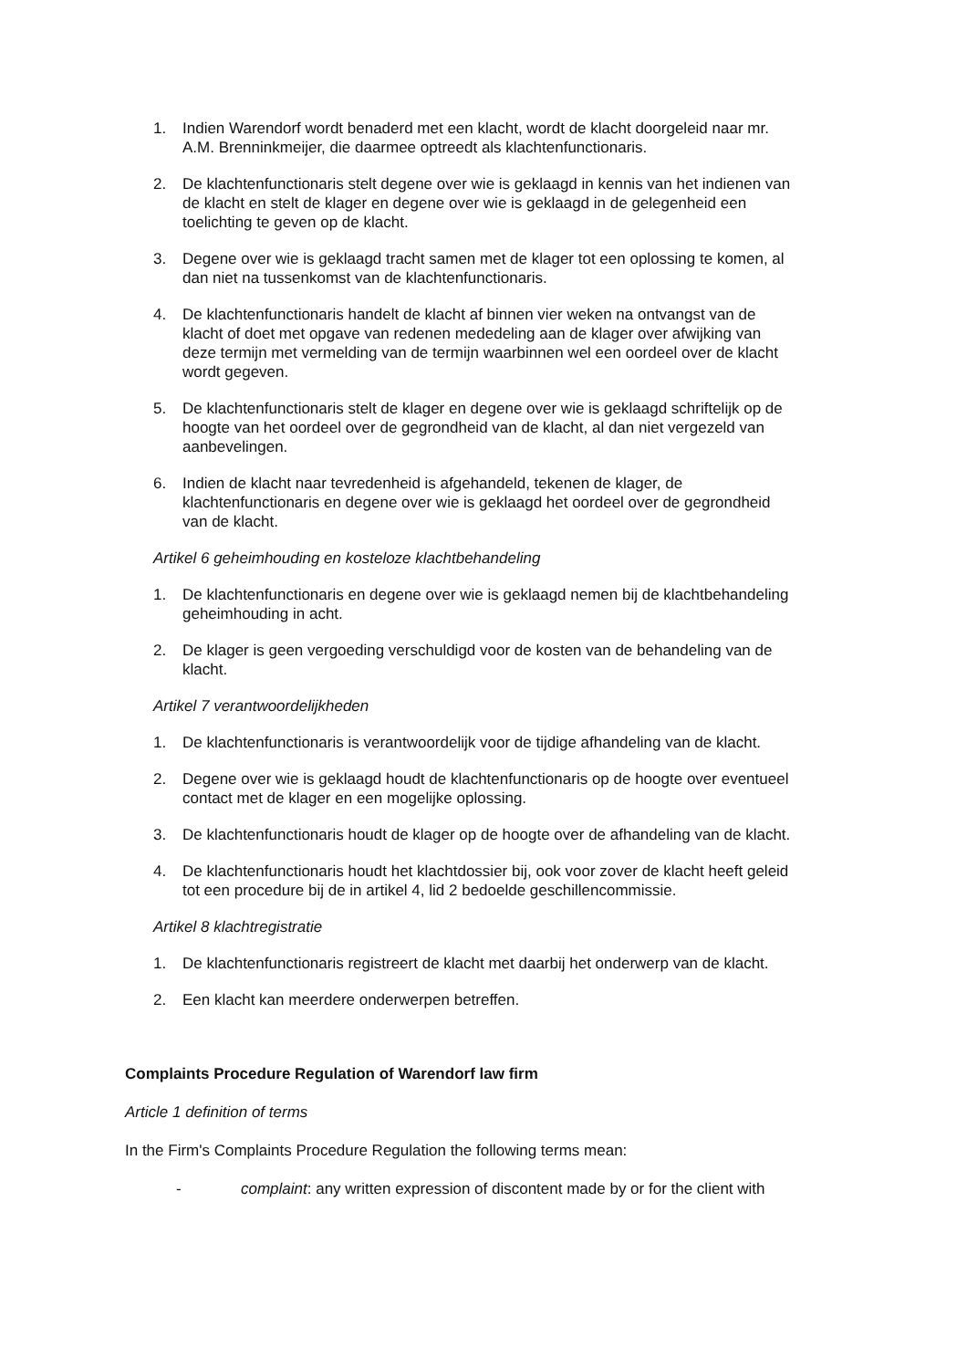1. Indien Warendorf wordt benaderd met een klacht, wordt de klacht doorgeleid naar mr. A.M. Brenninkmeijer, die daarmee optreedt als klachtenfunctionaris.
2. De klachtenfunctionaris stelt degene over wie is geklaagd in kennis van het indienen van de klacht en stelt de klager en degene over wie is geklaagd in de gelegenheid een toelichting te geven op de klacht.
3. Degene over wie is geklaagd tracht samen met de klager tot een oplossing te komen, al dan niet na tussenkomst van de klachtenfunctionaris.
4. De klachtenfunctionaris handelt de klacht af binnen vier weken na ontvangst van de klacht of doet met opgave van redenen mededeling aan de klager over afwijking van deze termijn met vermelding van de termijn waarbinnen wel een oordeel over de klacht wordt gegeven.
5. De klachtenfunctionaris stelt de klager en degene over wie is geklaagd schriftelijk op de hoogte van het oordeel over de gegrondheid van de klacht, al dan niet vergezeld van aanbevelingen.
6. Indien de klacht naar tevredenheid is afgehandeld, tekenen de klager, de klachtenfunctionaris en degene over wie is geklaagd het oordeel over de gegrondheid van de klacht.
Artikel 6 geheimhouding en kosteloze klachtbehandeling
1. De klachtenfunctionaris en degene over wie is geklaagd nemen bij de klachtbehandeling geheimhouding in acht.
2. De klager is geen vergoeding verschuldigd voor de kosten van de behandeling van de klacht.
Artikel 7 verantwoordelijkheden
1. De klachtenfunctionaris is verantwoordelijk voor de tijdige afhandeling van de klacht.
2. Degene over wie is geklaagd houdt de klachtenfunctionaris op de hoogte over eventueel contact met de klager en een mogelijke oplossing.
3. De klachtenfunctionaris houdt de klager op de hoogte over de afhandeling van de klacht.
4. De klachtenfunctionaris houdt het klachtdossier bij, ook voor zover de klacht heeft geleid tot een procedure bij de in artikel 4, lid 2 bedoelde geschillencommissie.
Artikel 8 klachtregistratie
1. De klachtenfunctionaris registreert de klacht met daarbij het onderwerp van de klacht.
2. Een klacht kan meerdere onderwerpen betreffen.
Complaints Procedure Regulation of Warendorf law firm
Article 1 definition of terms
In the Firm's Complaints Procedure Regulation the following terms mean:
- complaint: any written expression of discontent made by or for the client with